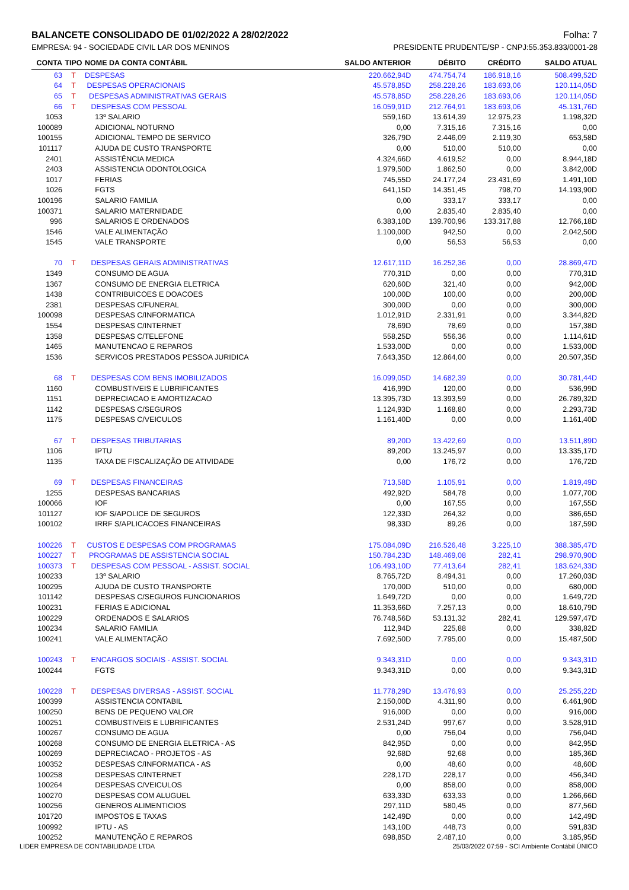BALANCETE CONSOLIDADO DE 01/02/2022 A 28/02/2022 Folha: 7
EMPRESA: 94 - SOCIEDADE CIVIL LAR DOS MENINOS PRESIDENTE PRUDENTE/SP - CNPJ:55.353.833/0001-28
| CONTA | TIPO | NOME DA CONTA CONTÁBIL | SALDO ANTERIOR | DÉBITO | CRÉDITO | SALDO ATUAL |
| --- | --- | --- | --- | --- | --- | --- |
| 63 | T | DESPESAS | 220.662,94D | 474.754,74 | 186.918,16 | 508.499,52D |
| 64 | T | DESPESAS OPERACIONAIS | 45.578,85D | 258.228,26 | 183.693,06 | 120.114,05D |
| 65 | T | DESPESAS ADMINISTRATIVAS GERAIS | 45.578,85D | 258.228,26 | 183.693,06 | 120.114,05D |
| 66 | T | DESPESAS COM PESSOAL | 16.059,91D | 212.764,91 | 183.693,06 | 45.131,76D |
| 1053 | | 13º SALARIO | 559,16D | 13.614,39 | 12.975,23 | 1.198,32D |
| 100089 | | ADICIONAL NOTURNO | 0,00 | 7.315,16 | 7.315,16 | 0,00 |
| 100155 | | ADICIONAL TEMPO DE SERVICO | 326,79D | 2.446,09 | 2.119,30 | 653,58D |
| 101117 | | AJUDA DE CUSTO TRANSPORTE | 0,00 | 510,00 | 510,00 | 0,00 |
| 2401 | | ASSISTÊNCIA MEDICA | 4.324,66D | 4.619,52 | 0,00 | 8.944,18D |
| 2403 | | ASSISTENCIA ODONTOLOGICA | 1.979,50D | 1.862,50 | 0,00 | 3.842,00D |
| 1017 | | FERIAS | 745,55D | 24.177,24 | 23.431,69 | 1.491,10D |
| 1026 | | FGTS | 641,15D | 14.351,45 | 798,70 | 14.193,90D |
| 100196 | | SALARIO FAMILIA | 0,00 | 333,17 | 333,17 | 0,00 |
| 100371 | | SALARIO MATERNIDADE | 0,00 | 2.835,40 | 2.835,40 | 0,00 |
| 996 | | SALARIOS E ORDENADOS | 6.383,10D | 139.700,96 | 133.317,88 | 12.766,18D |
| 1546 | | VALE ALIMENTAÇÃO | 1.100,00D | 942,50 | 0,00 | 2.042,50D |
| 1545 | | VALE TRANSPORTE | 0,00 | 56,53 | 56,53 | 0,00 |
| 70 | T | DESPESAS GERAIS ADMINISTRATIVAS | 12.617,11D | 16.252,36 | 0,00 | 28.869,47D |
| 1349 | | CONSUMO DE AGUA | 770,31D | 0,00 | 0,00 | 770,31D |
| 1367 | | CONSUMO DE ENERGIA ELETRICA | 620,60D | 321,40 | 0,00 | 942,00D |
| 1438 | | CONTRIBUICOES E DOACOES | 100,00D | 100,00 | 0,00 | 200,00D |
| 2381 | | DESPESAS C/FUNERAL | 300,00D | 0,00 | 0,00 | 300,00D |
| 100098 | | DESPESAS C/INFORMATICA | 1.012,91D | 2.331,91 | 0,00 | 3.344,82D |
| 1554 | | DESPESAS C/INTERNET | 78,69D | 78,69 | 0,00 | 157,38D |
| 1358 | | DESPESAS C/TELEFONE | 558,25D | 556,36 | 0,00 | 1.114,61D |
| 1465 | | MANUTENCAO E REPAROS | 1.533,00D | 0,00 | 0,00 | 1.533,00D |
| 1536 | | SERVICOS PRESTADOS PESSOA JURIDICA | 7.643,35D | 12.864,00 | 0,00 | 20.507,35D |
| 68 | T | DESPESAS COM BENS IMOBILIZADOS | 16.099,05D | 14.682,39 | 0,00 | 30.781,44D |
| 1160 | | COMBUSTIVEIS E LUBRIFICANTES | 416,99D | 120,00 | 0,00 | 536,99D |
| 1151 | | DEPRECIACAO E AMORTIZACAO | 13.395,73D | 13.393,59 | 0,00 | 26.789,32D |
| 1142 | | DESPESAS C/SEGUROS | 1.124,93D | 1.168,80 | 0,00 | 2.293,73D |
| 1175 | | DESPESAS C/VEICULOS | 1.161,40D | 0,00 | 0,00 | 1.161,40D |
| 67 | T | DESPESAS TRIBUTARIAS | 89,20D | 13.422,69 | 0,00 | 13.511,89D |
| 1106 | | IPTU | 89,20D | 13.245,97 | 0,00 | 13.335,17D |
| 1135 | | TAXA DE FISCALIZAÇÃO DE ATIVIDADE | 0,00 | 176,72 | 0,00 | 176,72D |
| 69 | T | DESPESAS FINANCEIRAS | 713,58D | 1.105,91 | 0,00 | 1.819,49D |
| 1255 | | DESPESAS BANCARIAS | 492,92D | 584,78 | 0,00 | 1.077,70D |
| 100066 | | IOF | 0,00 | 167,55 | 0,00 | 167,55D |
| 101127 | | IOF S/APOLICE DE SEGUROS | 122,33D | 264,32 | 0,00 | 386,65D |
| 100102 | | IRRF S/APLICACOES FINANCEIRAS | 98,33D | 89,26 | 0,00 | 187,59D |
| 100226 | T | CUSTOS E DESPESAS COM PROGRAMAS | 175.084,09D | 216.526,48 | 3.225,10 | 388.385,47D |
| 100227 | T | PROGRAMAS DE ASSISTENCIA SOCIAL | 150.784,23D | 148.469,08 | 282,41 | 298.970,90D |
| 100373 | T | DESPESAS COM PESSOAL - ASSIST. SOCIAL | 106.493,10D | 77.413,64 | 282,41 | 183.624,33D |
| 100233 | | 13º SALARIO | 8.765,72D | 8.494,31 | 0,00 | 17.260,03D |
| 100295 | | AJUDA DE CUSTO TRANSPORTE | 170,00D | 510,00 | 0,00 | 680,00D |
| 101142 | | DESPESAS C/SEGUROS FUNCIONARIOS | 1.649,72D | 0,00 | 0,00 | 1.649,72D |
| 100231 | | FERIAS E ADICIONAL | 11.353,66D | 7.257,13 | 0,00 | 18.610,79D |
| 100229 | | ORDENADOS E SALARIOS | 76.748,56D | 53.131,32 | 282,41 | 129.597,47D |
| 100234 | | SALARIO FAMILIA | 112,94D | 225,88 | 0,00 | 338,82D |
| 100241 | | VALE ALIMENTAÇÃO | 7.692,50D | 7.795,00 | 0,00 | 15.487,50D |
| 100243 | T | ENCARGOS SOCIAIS - ASSIST. SOCIAL | 9.343,31D | 0,00 | 0,00 | 9.343,31D |
| 100244 | | FGTS | 9.343,31D | 0,00 | 0,00 | 9.343,31D |
| 100228 | T | DESPESAS DIVERSAS - ASSIST. SOCIAL | 11.778,29D | 13.476,93 | 0,00 | 25.255,22D |
| 100399 | | ASSISTENCIA CONTABIL | 2.150,00D | 4.311,90 | 0,00 | 6.461,90D |
| 100250 | | BENS DE PEQUENO VALOR | 916,00D | 0,00 | 0,00 | 916,00D |
| 100251 | | COMBUSTIVEIS E LUBRIFICANTES | 2.531,24D | 997,67 | 0,00 | 3.528,91D |
| 100267 | | CONSUMO DE AGUA | 0,00 | 756,04 | 0,00 | 756,04D |
| 100268 | | CONSUMO DE ENERGIA ELETRICA - AS | 842,95D | 0,00 | 0,00 | 842,95D |
| 100269 | | DEPRECIACAO - PROJETOS - AS | 92,68D | 92,68 | 0,00 | 185,36D |
| 100352 | | DESPESAS C/INFORMATICA - AS | 0,00 | 48,60 | 0,00 | 48,60D |
| 100258 | | DESPESAS C/INTERNET | 228,17D | 228,17 | 0,00 | 456,34D |
| 100264 | | DESPESAS C/VEICULOS | 0,00 | 858,00 | 0,00 | 858,00D |
| 100270 | | DESPESAS COM ALUGUEL | 633,33D | 633,33 | 0,00 | 1.266,66D |
| 100256 | | GENEROS ALIMENTICIOS | 297,11D | 580,45 | 0,00 | 877,56D |
| 101720 | | IMPOSTOS E TAXAS | 142,49D | 0,00 | 0,00 | 142,49D |
| 100992 | | IPTU - AS | 143,10D | 448,73 | 0,00 | 591,83D |
| 100252 | | MANUTENÇÃO E REPAROS | 698,85D | 2.487,10 | 0,00 | 3.185,95D |
LIDER EMPRESA DE CONTABILIDADE LTDA 25/03/2022 07:59 - SCI Ambiente Contábil ÚNICO